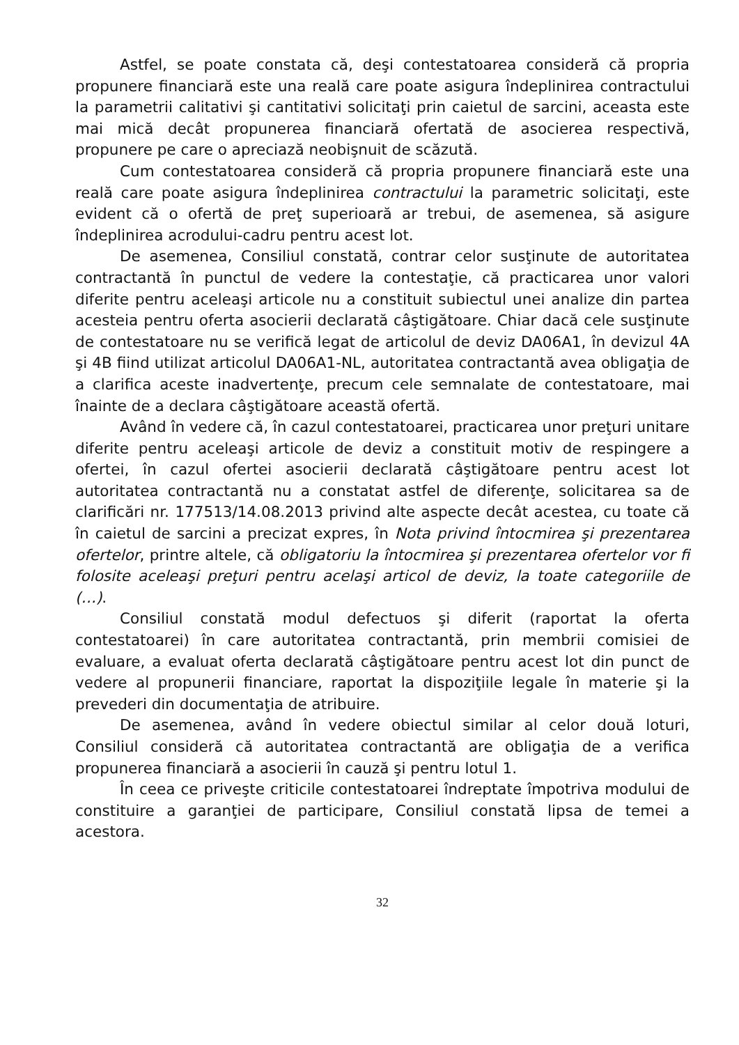Astfel, se poate constata că, deşi contestatoarea consideră că propria propunere financiară este una reală care poate asigura îndeplinirea contractului la parametrii calitativi şi cantitativi solicitaţi prin caietul de sarcini, aceasta este mai mică decât propunerea financiară ofertată de asocierea respectivă, propunere pe care o apreciază neobişnuit de scăzută.
Cum contestatoarea consideră că propria propunere financiară este una reală care poate asigura îndeplinirea contractului la parametric solicitaţi, este evident că o ofertă de preţ superioară ar trebui, de asemenea, să asigure îndeplinirea acrodului-cadru pentru acest lot.
De asemenea, Consiliul constată, contrar celor susţinute de autoritatea contractantă în punctul de vedere la contestaţie, că practicarea unor valori diferite pentru aceleaşi articole nu a constituit subiectul unei analize din partea acesteia pentru oferta asocierii declarată câştigătoare. Chiar dacă cele susţinute de contestatoare nu se verifică legat de articolul de deviz DA06A1, în devizul 4A şi 4B fiind utilizat articolul DA06A1-NL, autoritatea contractantă avea obligaţia de a clarifica aceste inadvertenţe, precum cele semnalate de contestatoare, mai înainte de a declara câştigătoare această ofertă.
Având în vedere că, în cazul contestatoarei, practicarea unor preţuri unitare diferite pentru aceleaşi articole de deviz a constituit motiv de respingere a ofertei, în cazul ofertei asocierii declarată câştigătoare pentru acest lot autoritatea contractantă nu a constatat astfel de diferenţe, solicitarea sa de clarificări nr. 177513/14.08.2013 privind alte aspecte decât acestea, cu toate că în caietul de sarcini a precizat expres, în Nota privind întocmirea şi prezentarea ofertelor, printre altele, că obligatoriu la întocmirea şi prezentarea ofertelor vor fi folosite aceleaşi preţuri pentru acelaşi articol de deviz, la toate categoriile de (…).
Consiliul constată modul defectuos şi diferit (raportat la oferta contestatoarei) în care autoritatea contractantă, prin membrii comisiei de evaluare, a evaluat oferta declarată câştigătoare pentru acest lot din punct de vedere al propunerii financiare, raportat la dispoziţiile legale în materie şi la prevederi din documentaţia de atribuire.
De asemenea, având în vedere obiectul similar al celor două loturi, Consiliul consideră că autoritatea contractantă are obligaţia de a verifica propunerea financiară a asocierii în cauză şi pentru lotul 1.
În ceea ce priveşte criticile contestatoarei îndreptate împotriva modului de constituire a garanţiei de participare, Consiliul constată lipsa de temei a acestora.
32